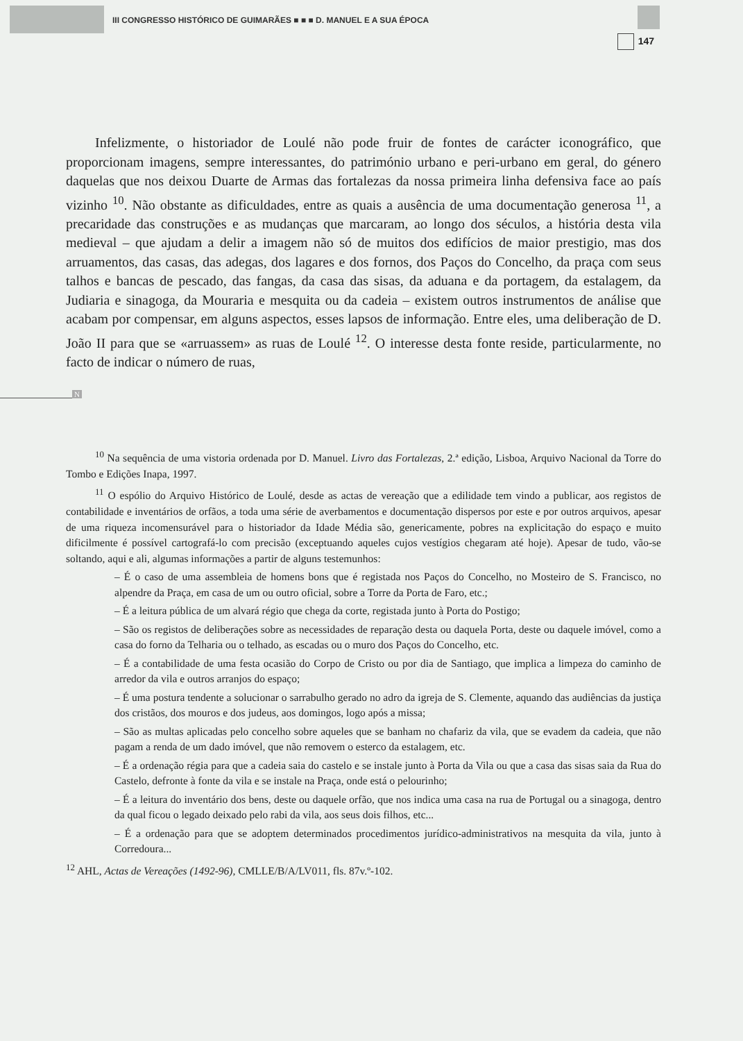III CONGRESSO HISTÓRICO DE GUIMARÃES ■ ■ ■ D. MANUEL E A SUA ÉPOCA
147
Infelizmente, o historiador de Loulé não pode fruir de fontes de carácter iconográfico, que proporcionam imagens, sempre interessantes, do património urbano e peri-urbano em geral, do género daquelas que nos deixou Duarte de Armas das fortalezas da nossa primeira linha defensiva face ao país vizinho <sup>10</sup>. Não obstante as dificuldades, entre as quais a ausência de uma documentação generosa <sup>11</sup>, a precaridade das construções e as mudanças que marcaram, ao longo dos séculos, a história desta vila medieval – que ajudam a delir a imagem não só de muitos dos edifícios de maior prestigio, mas dos arruamentos, das casas, das adegas, dos lagares e dos fornos, dos Paços do Concelho, da praça com seus talhos e bancas de pescado, das fangas, da casa das sisas, da aduana e da portagem, da estalagem, da Judiaria e sinagoga, da Mouraria e mesquita ou da cadeia – existem outros instrumentos de análise que acabam por compensar, em alguns aspectos, esses lapsos de informação. Entre eles, uma deliberação de D. João II para que se «arruassem» as ruas de Loulé <sup>12</sup>. O interesse desta fonte reside, particularmente, no facto de indicar o número de ruas,
N
<sup>10</sup> Na sequência de uma vistoria ordenada por D. Manuel. Livro das Fortalezas, 2.ª edição, Lisboa, Arquivo Nacional da Torre do Tombo e Edições Inapa, 1997.
<sup>11</sup> O espólio do Arquivo Histórico de Loulé, desde as actas de vereação que a edilidade tem vindo a publicar, aos registos de contabilidade e inventários de orfãos, a toda uma série de averbamentos e documentação dispersos por este e por outros arquivos, apesar de uma riqueza incomensurável para o historiador da Idade Média são, genericamente, pobres na explicitação do espaço e muito dificilmente é possível cartografá-lo com precisão (exceptuando aqueles cujos vestígios chegaram até hoje). Apesar de tudo, vão-se soltando, aqui e ali, algumas informações a partir de alguns testemunhos:
– É o caso de uma assembleia de homens bons que é registada nos Paços do Concelho, no Mosteiro de S. Francisco, no alpendre da Praça, em casa de um ou outro oficial, sobre a Torre da Porta de Faro, etc.;
– É a leitura pública de um alvará régio que chega da corte, registada junto à Porta do Postigo;
– São os registos de deliberações sobre as necessidades de reparação desta ou daquela Porta, deste ou daquele imóvel, como a casa do forno da Telharia ou o telhado, as escadas ou o muro dos Paços do Concelho, etc.
– É a contabilidade de uma festa ocasião do Corpo de Cristo ou por dia de Santiago, que implica a limpeza do caminho de arredor da vila e outros arranjos do espaço;
– É uma postura tendente a solucionar o sarrabulho gerado no adro da igreja de S. Clemente, aquando das audiências da justiça dos cristãos, dos mouros e dos judeus, aos domingos, logo após a missa;
– São as multas aplicadas pelo concelho sobre aqueles que se banham no chafariz da vila, que se evadem da cadeia, que não pagam a renda de um dado imóvel, que não removem o esterco da estalagem, etc.
– É a ordenação régia para que a cadeia saia do castelo e se instale junto à Porta da Vila ou que a casa das sisas saia da Rua do Castelo, defronte à fonte da vila e se instale na Praça, onde está o pelourinho;
– É a leitura do inventário dos bens, deste ou daquele orfão, que nos indica uma casa na rua de Portugal ou a sinagoga, dentro da qual ficou o legado deixado pelo rabi da vila, aos seus dois filhos, etc...
– É a ordenação para que se adoptem determinados procedimentos jurídico-administrativos na mesquita da vila, junto à Corredoura...
<sup>12</sup> AHL, Actas de Vereações (1492-96), CMLLE/B/A/LV011, fls. 87v.º-102.